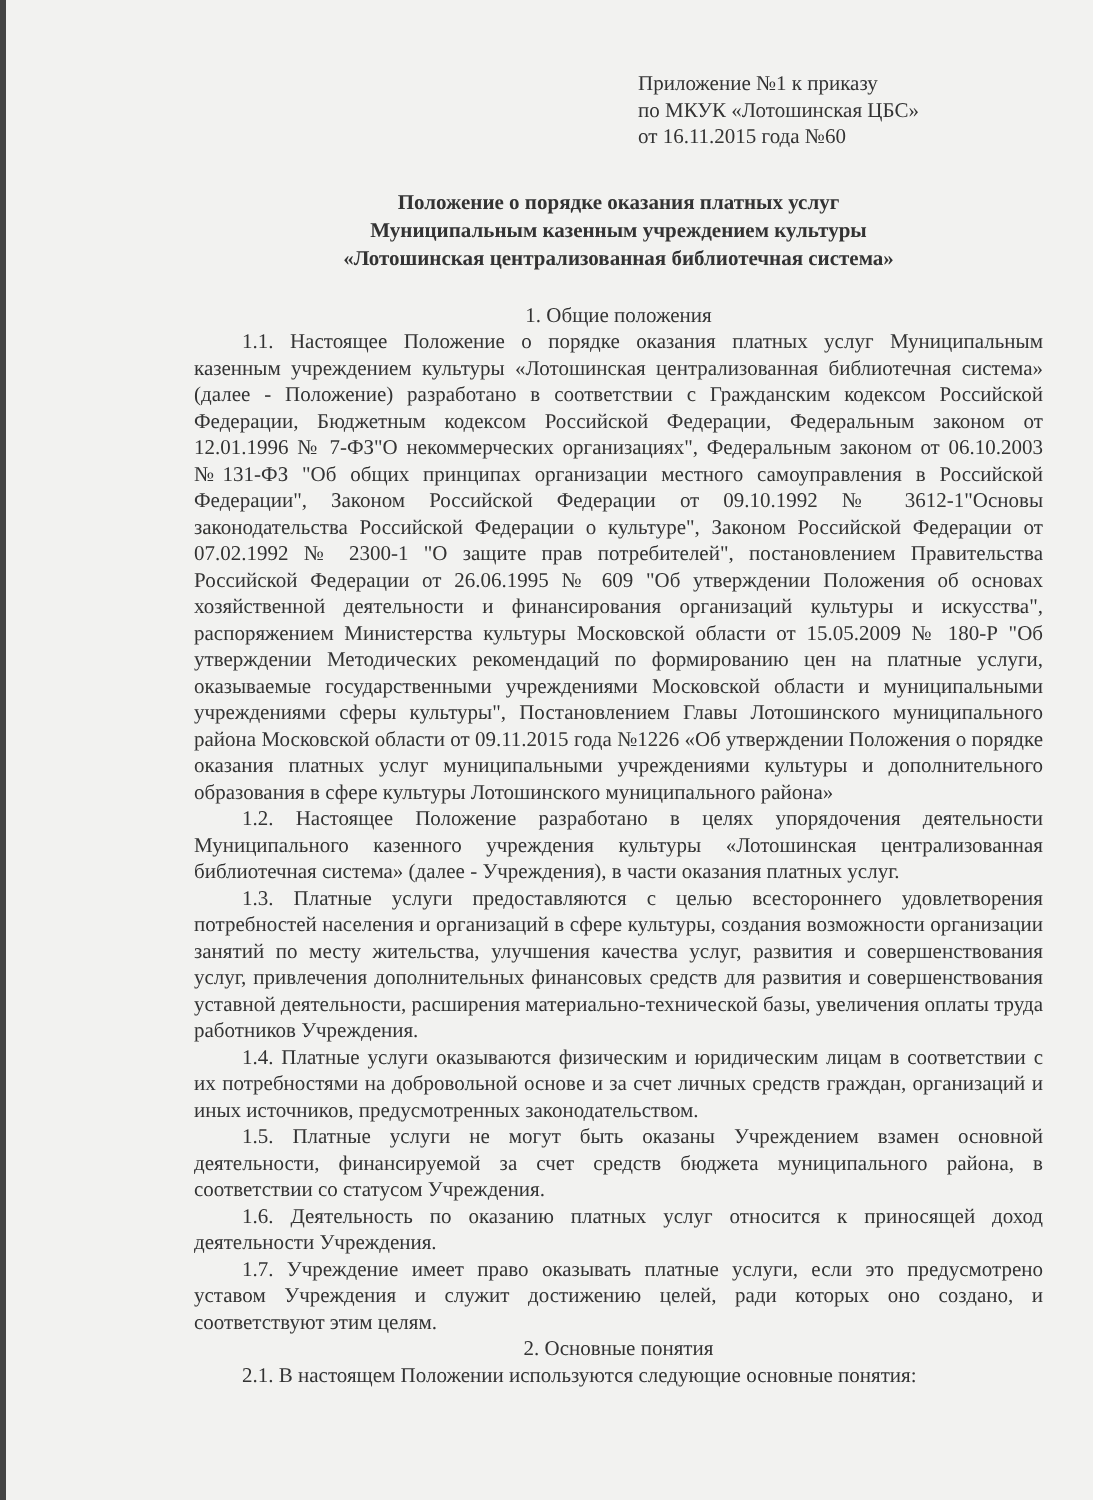Приложение №1 к приказу
по МКУК «Лотошинская ЦБС»
от 16.11.2015 года №60
Положение о порядке оказания платных услуг
Муниципальным казенным учреждением культуры
«Лотошинская централизованная библиотечная система»
1. Общие положения
1.1. Настоящее Положение о порядке оказания платных услуг Муниципальным казенным учреждением культуры «Лотошинская централизованная библиотечная система» (далее - Положение) разработано в соответствии с Гражданским кодексом Российской Федерации, Бюджетным кодексом Российской Федерации, Федеральным законом от 12.01.1996 № 7-ФЗ"О некоммерческих организациях", Федеральным законом от 06.10.2003 №131-ФЗ "Об общих принципах организации местного самоуправления в Российской Федерации", Законом Российской Федерации от 09.10.1992 № 3612-1"Основы законодательства Российской Федерации о культуре", Законом Российской Федерации от 07.02.1992 № 2300-1 "О защите прав потребителей", постановлением Правительства Российской Федерации от 26.06.1995 № 609 "Об утверждении Положения об основах хозяйственной деятельности и финансирования организаций культуры и искусства", распоряжением Министерства культуры Московской области от 15.05.2009 № 180-Р "Об утверждении Методических рекомендаций по формированию цен на платные услуги, оказываемые государственными учреждениями Московской области и муниципальными учреждениями сферы культуры", Постановлением Главы Лотошинского муниципального района Московской области от 09.11.2015 года №1226 «Об утверждении Положения о порядке оказания платных услуг муниципальными учреждениями культуры и дополнительного образования в сфере культуры Лотошинского муниципального района»
1.2. Настоящее Положение разработано в целях упорядочения деятельности Муниципального казенного учреждения культуры «Лотошинская централизованная библиотечная система» (далее - Учреждения), в части оказания платных услуг.
1.3. Платные услуги предоставляются с целью всестороннего удовлетворения потребностей населения и организаций в сфере культуры, создания возможности организации занятий по месту жительства, улучшения качества услуг, развития и совершенствования услуг, привлечения дополнительных финансовых средств для развития и совершенствования уставной деятельности, расширения материально-технической базы, увеличения оплаты труда работников Учреждения.
1.4. Платные услуги оказываются физическим и юридическим лицам в соответствии с их потребностями на добровольной основе и за счет личных средств граждан, организаций и иных источников, предусмотренных законодательством.
1.5. Платные услуги не могут быть оказаны Учреждением взамен основной деятельности, финансируемой за счет средств бюджета муниципального района, в соответствии со статусом Учреждения.
1.6. Деятельность по оказанию платных услуг относится к приносящей доход деятельности Учреждения.
1.7. Учреждение имеет право оказывать платные услуги, если это предусмотрено уставом Учреждения и служит достижению целей, ради которых оно создано, и соответствуют этим целям.
2. Основные понятия
2.1. В настоящем Положении используются следующие основные понятия: